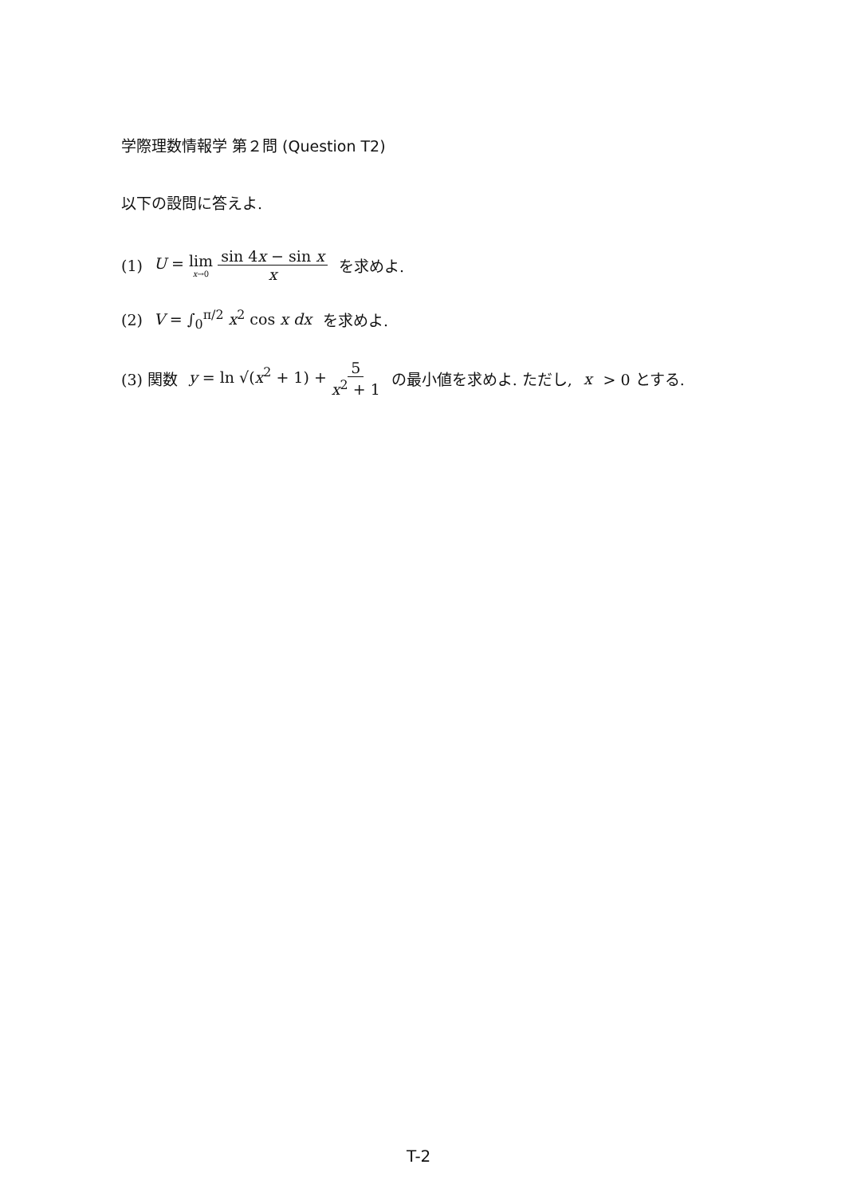学際理数情報学 第２問 (Question T2)
以下の設問に答えよ.
(1) U = lim x→0 sin 4x − sin x x を求めよ.
(2) V = ∫<sub>0</sub><sup>π/2</sup> x<sup>2</sup> cos x dx を求めよ.
(3) 関数 y = ln √(x<sup>2</sup> + 1) + 5 x<sup>2</sup> + 1 の最小値を求めよ. ただし, x > 0 とする.
T-2